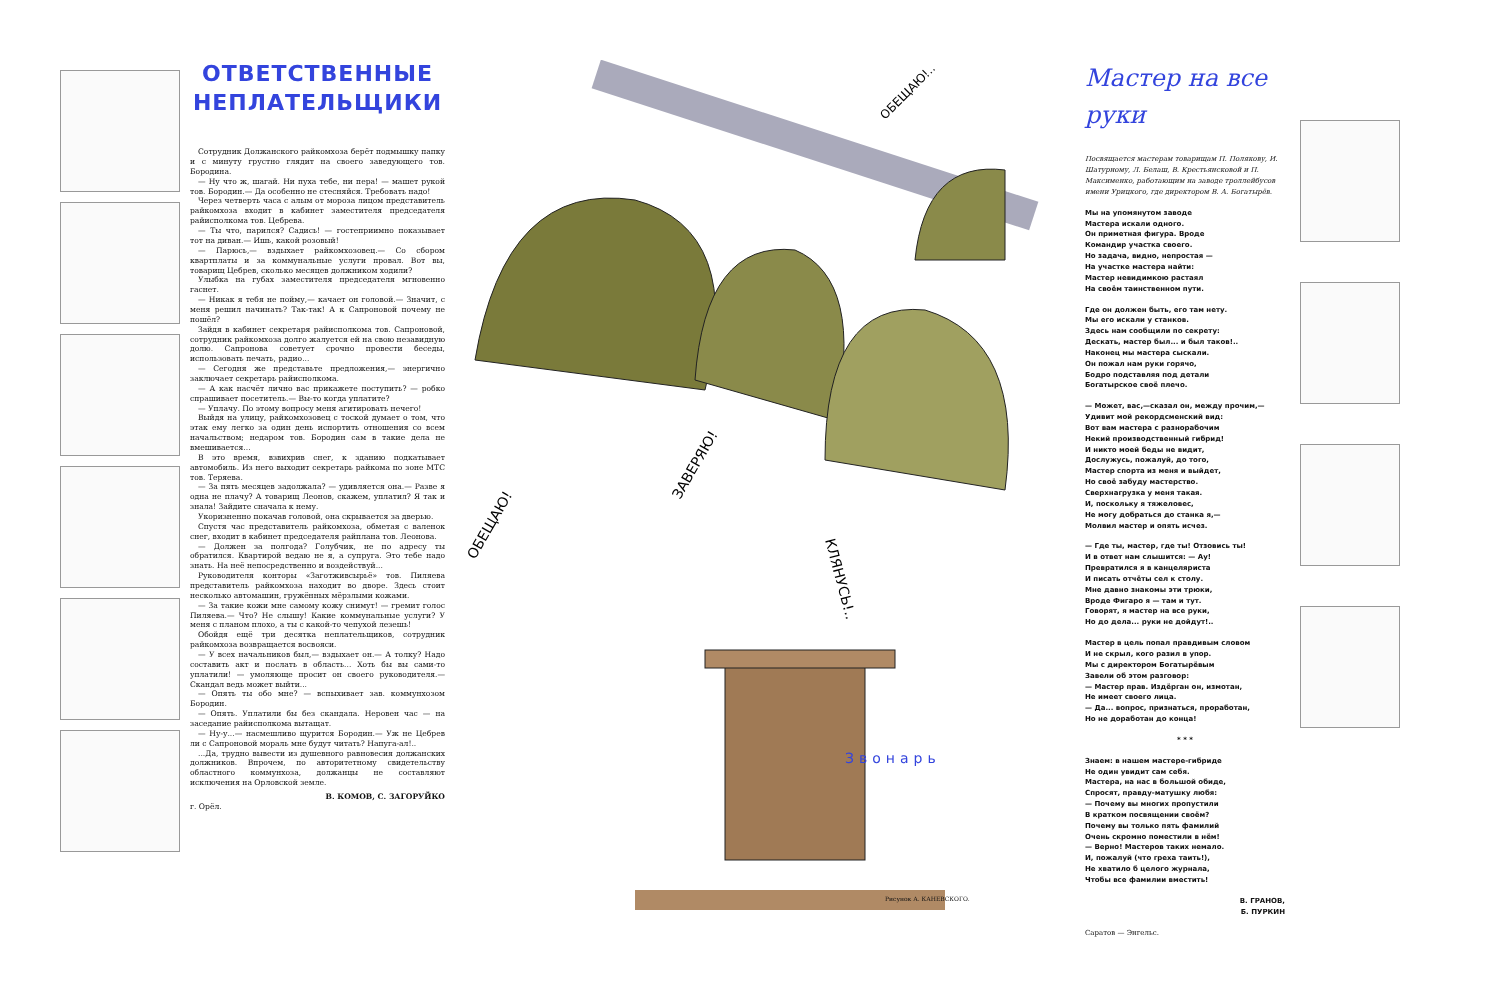ОТВЕТСТВЕННЫЕ НЕПЛАТЕЛЬЩИКИ
Сотрудник Должанского райкомхоза берёт подмышку папку и с минуту грустно глядит на своего заведующего тов. Бородина.
— Ну что ж, шагай. Ни пуха тебе, ни пера! — машет рукой тов. Бородин.— Да особенно не стесняйся. Требовать надо!
Через четверть часа с алым от мороза лицом представитель райкомхоза входит в кабинет заместителя председателя райисполкома тов. Цебрева.
— Ты что, парился? Садись! — гостеприимно показывает тот на диван.— Ишь, какой розовый!
— Парюсь,— вздыхает райкомхозовец.— Со сбором квартплаты и за коммунальные услуги провал. Вот вы, товарищ Цебрев, сколько месяцев должником ходили?
Улыбка на губах заместителя председателя мгновенно гаснет.
— Никак я тебя не пойму,— качает он головой.— Значит, с меня решил начинать? Так-так! А к Сапроновой почему не пошёл?
Зайдя в кабинет секретаря райисполкома тов. Сапроновой, сотрудник райкомхоза долго жалуется ей на свою незавидную долю. Сапронова советует срочно провести беседы, использовать печать, радио...
— Сегодня же представьте предложения,— энергично заключает секретарь райисполкома.
— А как насчёт лично вас прикажете поступить? — робко спрашивает посетитель.— Вы-то когда уплатите?
— Уплачу. По этому вопросу меня агитировать нечего!
Выйдя на улицу, райкомхозовец с тоской думает о том, что этак ему легко за один день испортить отношения со всем начальством; недаром тов. Бородин сам в такие дела не вмешивается...
В это время, взвихрив снег, к зданию подкатывает автомобиль. Из него выходит секретарь райкома по зоне МТС тов. Теряева.
— За пять месяцев задолжала? — удивляется она.— Разве я одна не плачу? А товарищ Леонов, скажем, уплатил? Я так и знала! Зайдите сначала к нему.
Укоризненно покачав головой, она скрывается за дверью.
Спустя час представитель райкомхоза, обметая с валенок снег, входит в кабинет председателя райплана тов. Леонова.
— Должен за полгода? Голубчик, не по адресу ты обратился. Квартирой ведаю не я, а супруга. Это тебе надо знать. На неё непосредственно и воздействуй...
Руководителя конторы «Заготживсырьё» тов. Пиляева представитель райкомхоза находит во дворе. Здесь стоит несколько автомашин, гружённых мёрзлыми кожами.
— За такие кожи мне самому кожу снимут! — гремит голос Пиляева.— Что? Не слышу! Какие коммунальные услуги? У меня с планом плохо, а ты с какой-то чепухой лезешь!
Обойдя ещё три десятка неплательщиков, сотрудник райкомхоза возвращается восвояси.
— У всех начальников был,— вздыхает он.— А толку? Надо составить акт и послать в область... Хоть бы вы сами-то уплатили! — умоляюще просит он своего руководителя.— Скандал ведь может выйти...
— Опять ты обо мне? — вспыхивает зав. коммунхозом Бородин.
— Опять. Уплатили бы без скандала. Неровен час — на заседание райисполкома вытащат.
— Ну-у...— насмешливо щурится Бородин.— Уж не Цебрев ли с Сапроновой мораль мне будут читать? Напуга-ал!..
...Да, трудно вывести из душевного равновесия должанских должников. Впрочем, по авторитетному свидетельству областного коммунхоза, должанцы не составляют исключения на Орловской земле.
В. КОМОВ, С. ЗАГОРУЙКО
г. Орёл.
ОБЕЩАЮ!
ЗАВЕРЯЮ!
КЛЯНУСЬ!..
ОБЕЩАЮ!..
Звонарь
Рисунок А. КАНЕВСКОГО.
Мастер на все руки
Посвящается мастерам товарищам П. Полякову, И. Шатурному, Л. Белаш, В. Крестьянсковой и П. Максименко, работающим на заводе троллейбусов имени Урицкого, где директором В. А. Богатырёв.
Мы на упомянутом заводе
Мастера искали одного.
Он приметная фигура. Вроде
Командир участка своего.
Но задача, видно, непростая —
На участке мастера найти:
Мастер невидимкою растаял
На своём таинственном пути.
Где он должен быть, его там нету.
Мы его искали у станков.
Здесь нам сообщили по секрету:
Дескать, мастер был... и был таков!..
Наконец мы мастера сыскали.
Он пожал нам руки горячо,
Бодро подставляя под детали
Богатырское своё плечо.
— Может, вас,—сказал он, между прочим,—
Удивит мой рекордсменский вид:
Вот вам мастера с разнорабочим
Некий производственный гибрид!
И никто моей беды не видит,
Дослужусь, пожалуй, до того,
Мастер спорта из меня и выйдет,
Но своё забуду мастерство.
Сверхнагрузка у меня такая.
И, поскольку я тяжеловес,
Не могу добраться до станка я,—
Молвил мастер и опять исчез.
— Где ты, мастер, где ты! Отзовись ты!
И в ответ нам слышится: — Ау!
Превратился я в канцеляриста
И писать отчёты сел к столу.
Мне давно знакомы эти трюки,
Вроде Фигаро я — там и тут.
Говорят, я мастер на все руки,
Но до дела... руки не дойдут!..
Мастер в цель попал правдивым словом
И не скрыл, кого разил в упор.
Мы с директором Богатырёвым
Завели об этом разговор:
— Мастер прав. Издёрган он, измотан,
Не имеет своего лица.
— Да... вопрос, признаться, проработан,
Но не доработан до конца!
* * *
Знаем: в нашем мастере-гибриде
Не один увидит сам себя.
Мастера, на нас в большой обиде,
Спросят, правду-матушку любя:
— Почему вы многих пропустили
В кратком посвящении своём?
Почему вы только пять фамилий
Очень скромно поместили в нём!
— Верно! Мастеров таких немало.
И, пожалуй (что греха таить!),
Не хватило б целого журнала,
Чтобы все фамилии вместить!
В. ГРАНОВ,
Б. ПУРКИН
Саратов — Энгельс.